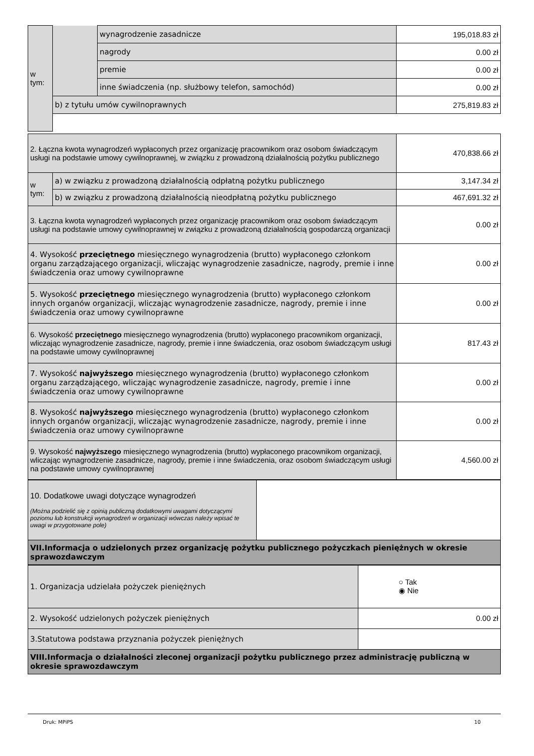| w tym: | | wynagrodzenie zasadnicze | 195,018.83 zł |
| | | nagrody | 0.00 zł |
| | | premie | 0.00 zł |
| | | inne świadczenia (np. służbowy telefon, samochód) | 0.00 zł |
| | b) z tytułu umów cywilnoprawnych | | 275,819.83 zł |
| 2. Łączna kwota wynagrodzeń wypłaconych przez organizację pracownikom oraz osobom świadczącym usługi na podstawie umowy cywilnoprawnej, w związku z prowadzoną działalnością pożytku publicznego | | 470,838.66 zł |
| w tym: | a) w związku z prowadzoną działalnością odpłatną pożytku publicznego | 3,147.34 zł |
| | b) w związku z prowadzoną działalnością nieodpłatną pożytku publicznego | 467,691.32 zł |
| 3. Łączna kwota wynagrodzeń wypłaconych przez organizację pracownikom oraz osobom świadczącym usługi na podstawie umowy cywilnoprawnej w związku z prowadzoną działalnością gospodarczą organizacji | | 0.00 zł |
| 4. Wysokość przeciętnego miesięcznego wynagrodzenia (brutto) wypłaconego członkom organu zarządzającego organizacji, wliczając wynagrodzenie zasadnicze, nagrody, premie i inne świadczenia oraz umowy cywilnoprawne | | 0.00 zł |
| 5. Wysokość przeciętnego miesięcznego wynagrodzenia (brutto) wypłaconego członkom innych organów organizacji, wliczając wynagrodzenie zasadnicze, nagrody, premie i inne świadczenia oraz umowy cywilnoprawne | | 0.00 zł |
| 6. Wysokość przeciętnego miesięcznego wynagrodzenia (brutto) wypłaconego pracownikom organizacji, wliczając wynagrodzenie zasadnicze, nagrody, premie i inne świadczenia, oraz osobom świadczącym usługi na podstawie umowy cywilnoprawnej | | 817.43 zł |
| 7. Wysokość najwyższego miesięcznego wynagrodzenia (brutto) wypłaconego członkom organu zarządzającego, wliczając wynagrodzenie zasadnicze, nagrody, premie i inne świadczenia oraz umowy cywilnoprawne | | 0.00 zł |
| 8. Wysokość najwyższego miesięcznego wynagrodzenia (brutto) wypłaconego członkom innych organów organizacji, wliczając wynagrodzenie zasadnicze, nagrody, premie i inne świadczenia oraz umowy cywilnoprawne | | 0.00 zł |
| 9. Wysokość najwyższego miesięcznego wynagrodzenia (brutto) wypłaconego pracownikom organizacji, wliczając wynagrodzenie zasadnicze, nagrody, premie i inne świadczenia, oraz osobom świadczącym usługi na podstawie umowy cywilnoprawnej | | 4,560.00 zł |
| 10. Dodatkowe uwagi dotyczące wynagrodzeń (Można podzielić się z opinią publiczną dodatkowymi uwagami dotyczącymi poziomu lub konstrukcji wynagrodzeń w organizacji wówczas należy wpisać te uwagi w przygotowane pole) | |
| VII.Informacja o udzielonych przez organizację pożytku publicznego pożyczkach pieniężnych w okresie sprawozdawczym | |
| 1. Organizacja udzielała pożyczek pieniężnych | ○ Tak ◉ Nie |
| 2. Wysokość udzielonych pożyczek pieniężnych | 0.00 zł |
| 3.Statutowa podstawa przyznania pożyczek pieniężnych | |
| VIII.Informacja o działalności zleconej organizacji pożytku publicznego przez administrację publiczną w okresie sprawozdawczym | |
Druk: MPiPS 10